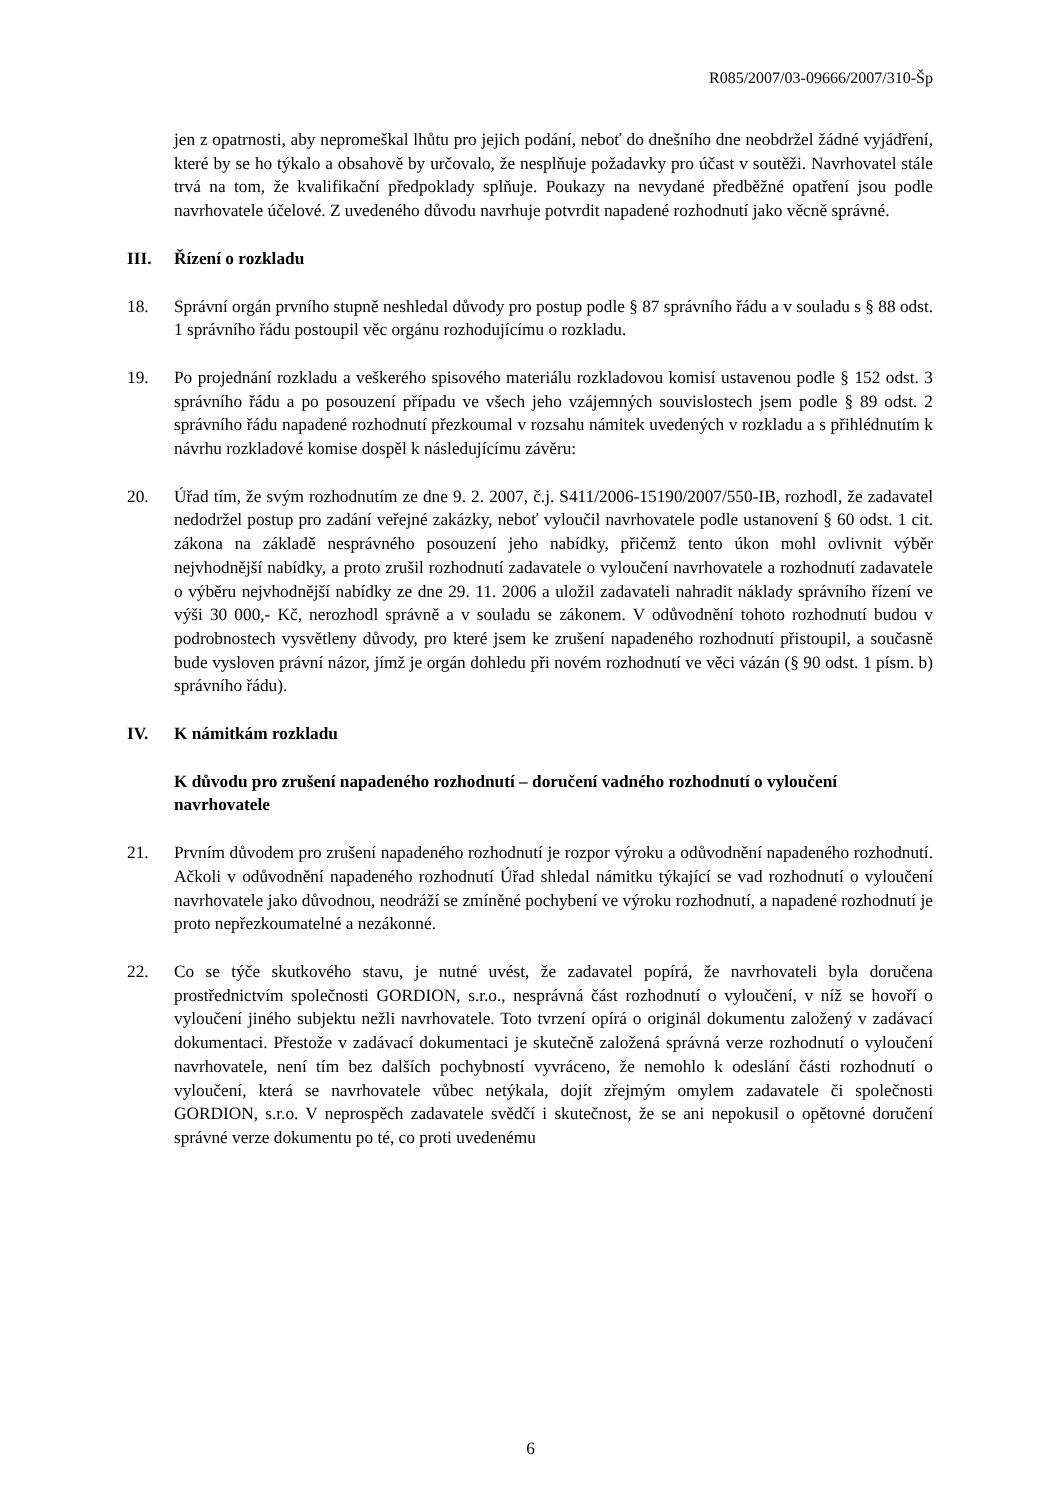R085/2007/03-09666/2007/310-Šp
jen z opatrnosti, aby nepromeškal lhůtu pro jejich podání, neboť do dnešního dne neobdržel žádné vyjádření, které by se ho týkalo a obsahově by určovalo, že nesplňuje požadavky pro účast v soutěži. Navrhovatel stále trvá na tom, že kvalifikační předpoklady splňuje. Poukazy na nevydané předběžné opatření jsou podle navrhovatele účelové. Z uvedeného důvodu navrhuje potvrdit napadené rozhodnutí jako věcně správné.
III. Řízení o rozkladu
18. Správní orgán prvního stupně neshledal důvody pro postup podle § 87 správního řádu a v souladu s § 88 odst. 1 správního řádu postoupil věc orgánu rozhodujícímu o rozkladu.
19. Po projednání rozkladu a veškerého spisového materiálu rozkladovou komisí ustavenou podle § 152 odst. 3 správního řádu a po posouzení případu ve všech jeho vzájemných souvislostech jsem podle § 89 odst. 2 správního řádu napadené rozhodnutí přezkoumal v rozsahu námitek uvedených v rozkladu a s přihlédnutím k návrhu rozkladové komise dospěl k následujícímu závěru:
20. Úřad tím, že svým rozhodnutím ze dne 9. 2. 2007, č.j. S411/2006-15190/2007/550-IB, rozhodl, že zadavatel nedodržel postup pro zadání veřejné zakázky, neboť vyloučil navrhovatele podle ustanovení § 60 odst. 1 cit. zákona na základě nesprávného posouzení jeho nabídky, přičemž tento úkon mohl ovlivnit výběr nejvhodnější nabídky, a proto zrušil rozhodnutí zadavatele o vyloučení navrhovatele a rozhodnutí zadavatele o výběru nejvhodnější nabídky ze dne 29. 11. 2006 a uložil zadavateli nahradit náklady správního řízení ve výši 30 000,- Kč, nerozhodl správně a v souladu se zákonem. V odůvodnění tohoto rozhodnutí budou v podrobnostech vysvětleny důvody, pro které jsem ke zrušení napadeného rozhodnutí přistoupil, a současně bude vysloven právní názor, jímž je orgán dohledu při novém rozhodnutí ve věci vázán (§ 90 odst. 1 písm. b) správního řádu).
IV. K námitkám rozkladu
K důvodu pro zrušení napadeného rozhodnutí – doručení vadného rozhodnutí o vyloučení navrhovatele
21. Prvním důvodem pro zrušení napadeného rozhodnutí je rozpor výroku a odůvodnění napadeného rozhodnutí. Ačkoli v odůvodnění napadeného rozhodnutí Úřad shledal námitku týkající se vad rozhodnutí o vyloučení navrhovatele jako důvodnou, neodráží se zmíněné pochybení ve výroku rozhodnutí, a napadené rozhodnutí je proto nepřezkoumatelné a nezákonné.
22. Co se týče skutkového stavu, je nutné uvést, že zadavatel popírá, že navrhovateli byla doručena prostřednictvím společnosti GORDION, s.r.o., nesprávná část rozhodnutí o vyloučení, v níž se hovoří o vyloučení jiného subjektu nežli navrhovatele. Toto tvrzení opírá o originál dokumentu založený v zadávací dokumentaci. Přestože v zadávací dokumentaci je skutečně založená správná verze rozhodnutí o vyloučení navrhovatele, není tím bez dalších pochybností vyvráceno, že nemohlo k odeslání části rozhodnutí o vyloučení, která se navrhovatele vůbec netýkala, dojít zřejmým omylem zadavatele či společnosti GORDION, s.r.o. V neprospěch zadavatele svědčí i skutečnost, že se ani nepokusil o opětovné doručení správné verze dokumentu po té, co proti uvedenému
6